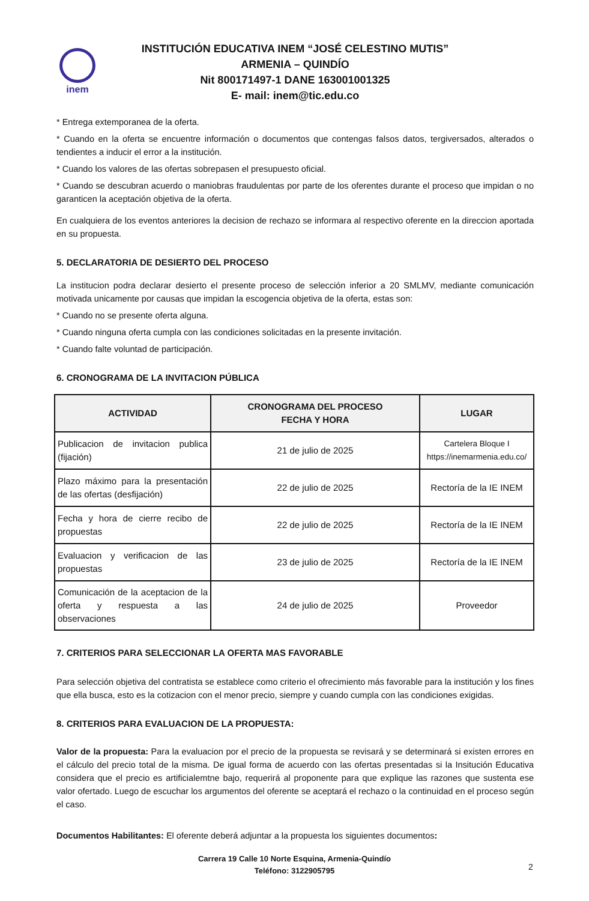inem
INSTITUCIÓN EDUCATIVA INEM “JOSÉ CELESTINO MUTIS”
ARMENIA – QUINDÍO
Nit 800171497-1 DANE 163001001325
E- mail: inem@tic.edu.co
* Entrega extemporanea de la oferta.
* Cuando en la oferta se encuentre información o documentos que contengas falsos datos, tergiversados, alterados o tendientes a inducir el error a la institución.
* Cuando los valores de las ofertas sobrepasen el presupuesto oficial.
* Cuando se descubran acuerdo o maniobras fraudulentas por parte de los oferentes durante el proceso que impidan o no garanticen la aceptación objetiva de la oferta.
En cualquiera de los eventos anteriores la decision de rechazo se informara al respectivo oferente en la direccion aportada en su propuesta.
5. DECLARATORIA DE DESIERTO DEL PROCESO
La institucion podra declarar desierto el presente proceso de selección inferior a 20 SMLMV, mediante comunicación motivada unicamente por causas que impidan la escogencia objetiva de la oferta, estas son:
* Cuando no se presente oferta alguna.
* Cuando ninguna oferta cumpla con las condiciones solicitadas en la presente invitación.
* Cuando falte voluntad de participación.
6. CRONOGRAMA DE LA INVITACION PÚBLICA
| ACTIVIDAD | CRONOGRAMA DEL PROCESO FECHA Y HORA | LUGAR |
| --- | --- | --- |
| Publicacion de invitacion publica (fijación) | 21 de julio de 2025 | Cartelera Bloque I https://inemarmenia.edu.co/ |
| Plazo máximo para la presentación de las ofertas (desfijación) | 22 de julio de 2025 | Rectoría de la IE INEM |
| Fecha y hora de cierre recibo de propuestas | 22 de julio de 2025 | Rectoría de la IE INEM |
| Evaluacion y verificacion de las propuestas | 23 de julio de 2025 | Rectoría de la IE INEM |
| Comunicación de la aceptacion de la oferta y respuesta a las observaciones | 24 de julio de 2025 | Proveedor |
7. CRITERIOS PARA SELECCIONAR LA OFERTA MAS FAVORABLE
Para selección objetiva del contratista se establece como criterio el ofrecimiento más favorable para la institución y los fines que ella busca, esto es la cotizacion con el menor precio, siempre y cuando cumpla con las condiciones exigidas.
8. CRITERIOS PARA EVALUACION DE LA PROPUESTA:
Valor de la propuesta: Para la evaluacion por el precio de la propuesta se revisará y se determinará si existen errores en el cálculo del precio total de la misma. De igual forma de acuerdo con las ofertas presentadas si la Insitución Educativa considera que el precio es artificialemtne bajo, requerirá al proponente para que explique las razones que sustenta ese valor ofertado. Luego de escuchar los argumentos del oferente se aceptará el rechazo o la continuidad en el proceso según el caso.
Documentos Habilitantes: El oferente deberá adjuntar a la propuesta los siguientes documentos:
Carrera 19 Calle 10 Norte Esquina, Armenia-Quindío
Teléfono: 3122905795
2